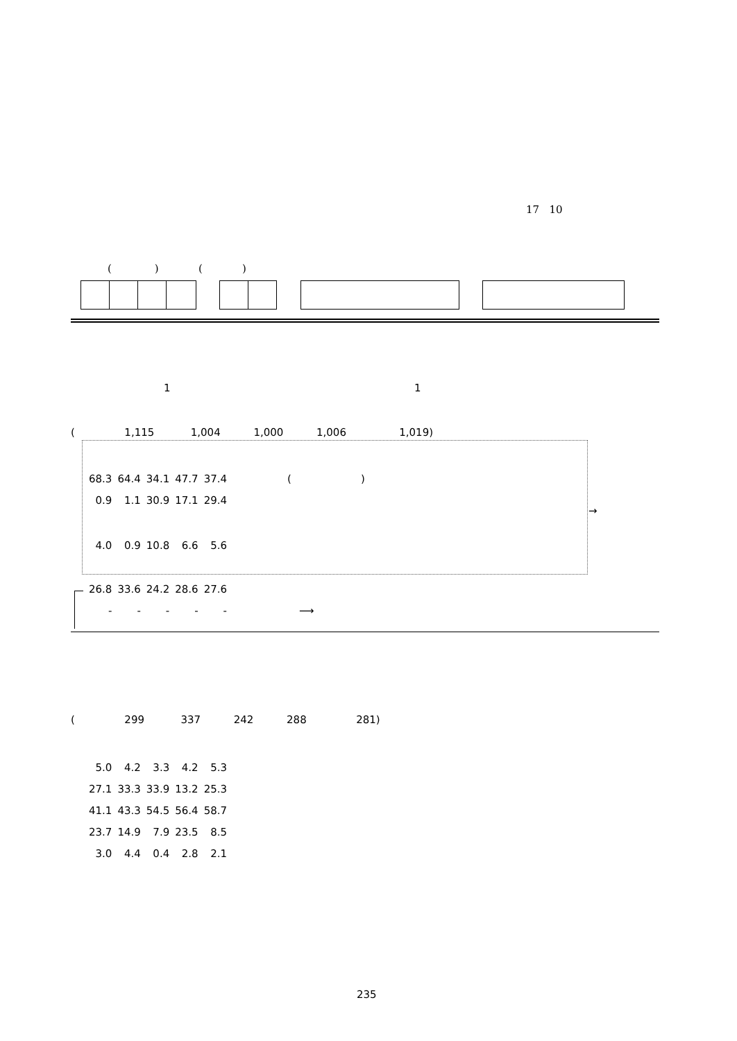17 10
( ) ( )
1 1
( 1,115 1,004 1,000 1,006 1,019)
| 68.3 | 64.4 | 34.1 | 47.7 | 37.4 | ( ) |
| 0.9 | 1.1 | 30.9 | 17.1 | 29.4 | |
| 4.0 | 0.9 | 10.8 | 6.6 | 5.6 | |
| 26.8 | 33.6 | 24.2 | 28.6 | 27.6 | |
| - | - | - | - | - | ⟶ |
→
( 299 337 242 288 281)
| 5.0 | 4.2 | 3.3 | 4.2 | 5.3 |
| 27.1 | 33.3 | 33.9 | 13.2 | 25.3 |
| 41.1 | 43.3 | 54.5 | 56.4 | 58.7 |
| 23.7 | 14.9 | 7.9 | 23.5 | 8.5 |
| 3.0 | 4.4 | 0.4 | 2.8 | 2.1 |
235